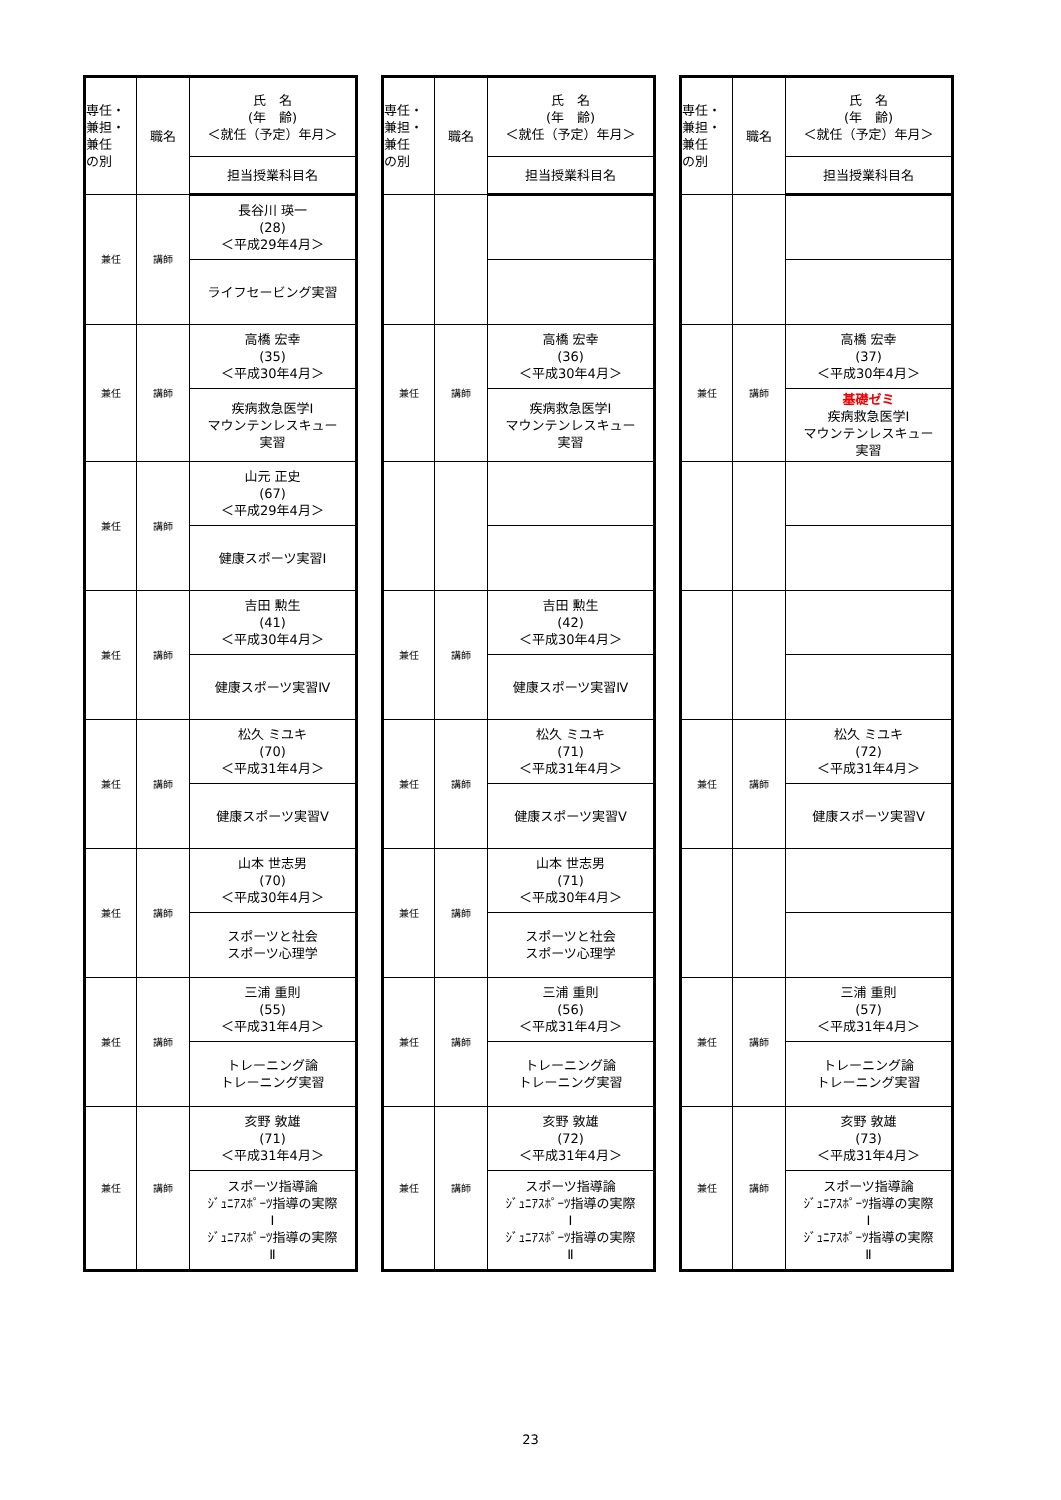| 専任・ 兼担・ 兼任 の別 | 職名 | 氏 名 (年 齢) ＜就任（予定）年月＞ |
| --- | --- | --- |
| | | 担当授業科目名 |
| 兼任 | 講師 | 長谷川 瑛一 (28) ＜平成29年4月＞ |
| | | ライフセービング実習 |
| 兼任 | 講師 | 高橋 宏幸 (35) ＜平成30年4月＞ |
| | | 疾病救急医学Ⅰ マウンテンレスキュー 実習 |
| 兼任 | 講師 | 山元 正史 (67) ＜平成29年4月＞ |
| | | 健康スポーツ実習Ⅰ |
| 兼任 | 講師 | 吉田 勲生 (41) ＜平成30年4月＞ |
| | | 健康スポーツ実習Ⅳ |
| 兼任 | 講師 | 松久 ミユキ (70) ＜平成31年4月＞ |
| | | 健康スポーツ実習Ⅴ |
| 兼任 | 講師 | 山本 世志男 (70) ＜平成30年4月＞ |
| | | スポーツと社会 スポーツ心理学 |
| 兼任 | 講師 | 三浦 重則 (55) ＜平成31年4月＞ |
| | | トレーニング論 トレーニング実習 |
| 兼任 | 講師 | 亥野 敦雄 (71) ＜平成31年4月＞ |
| | | スポーツ指導論 ｼﾞｭﾆｱｽﾎﾟｰﾂ指導の実際 Ⅰ ｼﾞｭﾆｱｽﾎﾟｰﾂ指導の実際 Ⅱ |
| 専任・ 兼担・ 兼任 の別 | 職名 | 氏 名 (年 齢) ＜就任（予定）年月＞ |
| --- | --- | --- |
| | | 担当授業科目名 |
| 兼任 | 講師 | 高橋 宏幸 (36) ＜平成30年4月＞ |
| | | 疾病救急医学Ⅰ マウンテンレスキュー 実習 |
| 兼任 | 講師 | 吉田 勲生 (42) ＜平成30年4月＞ |
| | | 健康スポーツ実習Ⅳ |
| 兼任 | 講師 | 松久 ミユキ (71) ＜平成31年4月＞ |
| | | 健康スポーツ実習Ⅴ |
| 兼任 | 講師 | 山本 世志男 (71) ＜平成30年4月＞ |
| | | スポーツと社会 スポーツ心理学 |
| 兼任 | 講師 | 三浦 重則 (56) ＜平成31年4月＞ |
| | | トレーニング論 トレーニング実習 |
| 兼任 | 講師 | 亥野 敦雄 (72) ＜平成31年4月＞ |
| | | スポーツ指導論 ｼﾞｭﾆｱｽﾎﾟｰﾂ指導の実際 Ⅰ ｼﾞｭﾆｱｽﾎﾟｰﾂ指導の実際 Ⅱ |
| 専任・ 兼担・ 兼任 の別 | 職名 | 氏 名 (年 齢) ＜就任（予定）年月＞ |
| --- | --- | --- |
| | | 担当授業科目名 |
| 兼任 | 講師 | 高橋 宏幸 (37) ＜平成30年4月＞ |
| | | 基礎ゼミ 疾病救急医学Ⅰ マウンテンレスキュー 実習 |
| 兼任 | 講師 | 松久 ミユキ (72) ＜平成31年4月＞ |
| | | 健康スポーツ実習Ⅴ |
| 兼任 | 講師 | 三浦 重則 (57) ＜平成31年4月＞ |
| | | トレーニング論 トレーニング実習 |
| 兼任 | 講師 | 亥野 敦雄 (73) ＜平成31年4月＞ |
| | | スポーツ指導論 ｼﾞｭﾆｱｽﾎﾟｰﾂ指導の実際 Ⅰ ｼﾞｭﾆｱｽﾎﾟｰﾂ指導の実際 Ⅱ |
23